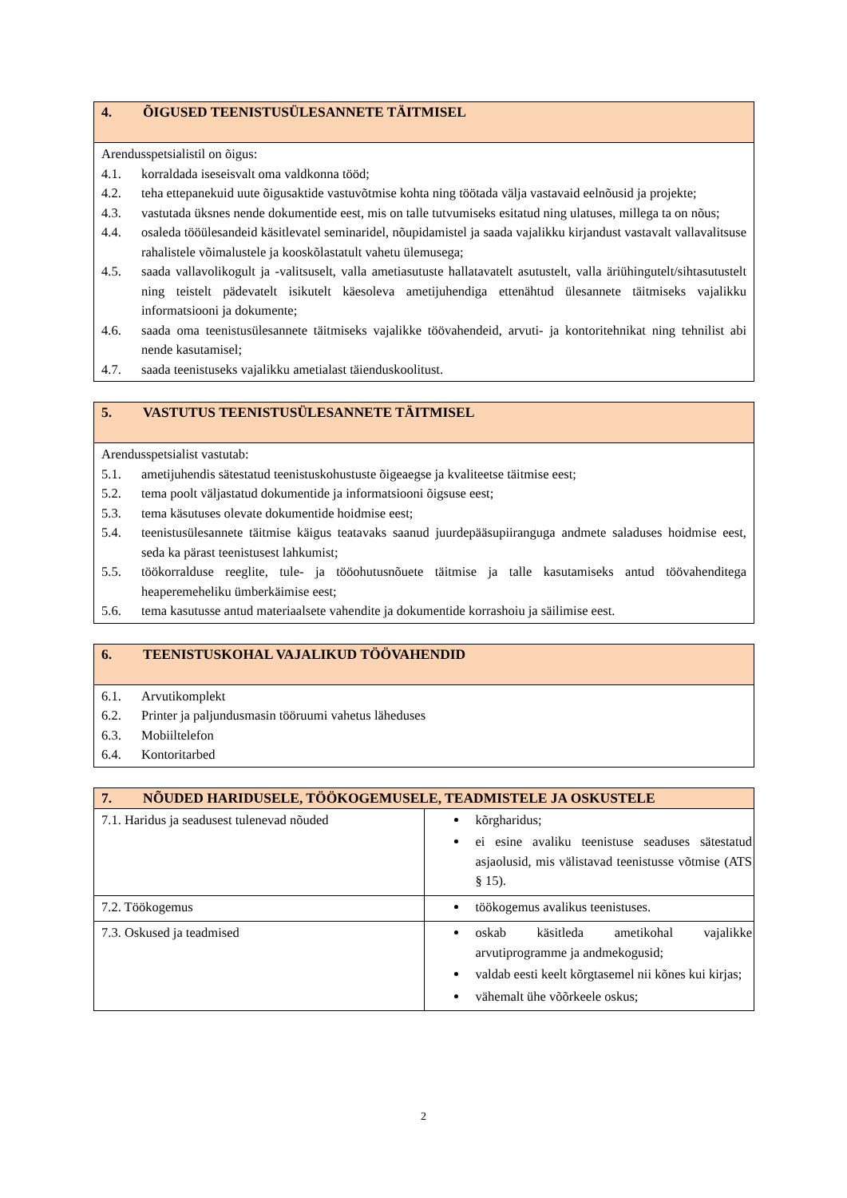| 4. ÕIGUSED TEENISTUSÜLESANNETE TÄITMISEL |
| --- |
| Arendusspetsialistil on õigus: 4.1. korraldada iseseisvalt oma valdkonna tööd; 4.2. teha ettepanekuid uute õigusaktide vastuvõtmise kohta ning töötada välja vastavaid eelnõusid ja projekte; 4.3. vastutada üksnes nende dokumentide eest, mis on talle tutvumiseks esitatud ning ulatuses, millega ta on nõus; 4.4. osaleda tööülesandeid käsitlevatel seminaridel, nõupidamistel ja saada vajalikku kirjandust vastavalt vallavalitsuse rahalistele võimalustele ja kooskõlastatult vahetu ülemusega; 4.5. saada vallavolikogult ja -valitsuselt, valla ametiasutuste hallatavatelt asutustelt, valla äriühingutelt/sihtasutustelt ning teistelt pädevatelt isikutelt käesoleva ametijuhendiga ettenähtud ülesannete täitmiseks vajalikku informatsiooni ja dokumente; 4.6. saada oma teenistusülesannete täitmiseks vajalikke töövahendeid, arvuti- ja kontoritehnikat ning tehnilist abi nende kasutamisel; 4.7. saada teenistuseks vajalikku ametialast täienduskoolitust. |
| 5. VASTUTUS TEENISTUSÜLESANNETE TÄITMISEL |
| --- |
| Arendusspetsialist vastutab: 5.1. ametijuhendis sätestatud teenistuskohustuste õigeaegse ja kvaliteetse täitmise eest; 5.2. tema poolt väljastatud dokumentide ja informatsiooni õigsuse eest; 5.3. tema käsutuses olevate dokumentide hoidmise eest; 5.4. teenistusülesannete täitmise käigus teatavaks saanud juurdepääsupiiranguga andmete saladuses hoidmise eest, seda ka pärast teenistusest lahkumist; 5.5. töökorralduse reeglite, tule- ja tööohutusnõuete täitmise ja talle kasutamiseks antud töövahenditega heaperemeheliku ümberkäimise eest; 5.6. tema kasutusse antud materiaalsete vahendite ja dokumentide korrashoiu ja säilimise eest. |
| 6. TEENISTUSKOHAL VAJALIKUD TÖÖVAHENDID |
| --- |
| 6.1. Arvutikomplekt 6.2. Printer ja paljundusmasin tööruumi vahetus läheduses 6.3. Mobiiltelefon 6.4. Kontoritarbed |
| 7. NÕUDED HARIDUSELE, TÖÖKOGEMUSELE, TEADMISTELE JA OSKUSTELE | |
| --- | --- |
| 7.1. Haridus ja seadusest tulenevad nõuded | kõrgharidus; ei esine avaliku teenistuse seaduses sätestatud asjaolusid, mis välistavad teenistusse võtmise (ATS § 15). |
| 7.2. Töökogemus | töökogemus avalikus teenistuses. |
| 7.3. Oskused ja teadmised | oskab käsitleda ametikohal vajalikke arvutiprogramme ja andmekogusid; valdab eesti keelt kõrgtasemel nii kõnes kui kirjas; vähemalt ühe võõrkeele oskus; |
2